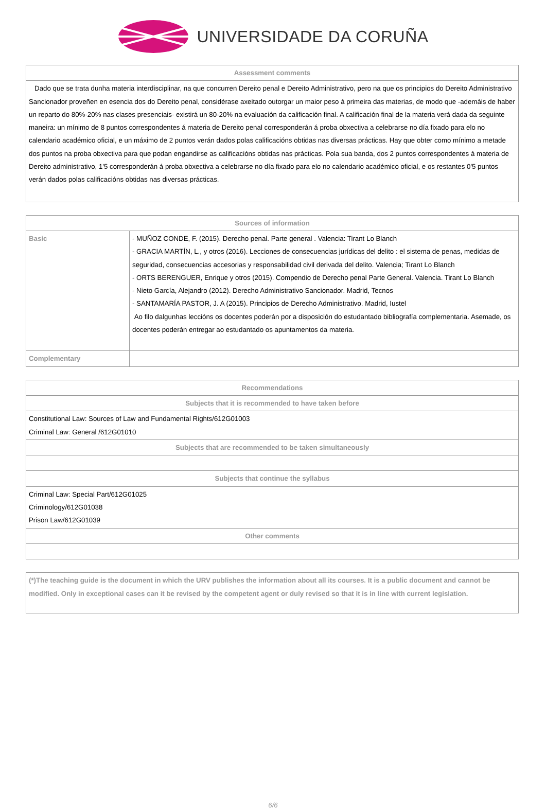UNIVERSIDADE DA CORUÑA
| Assessment comments |
| --- |
| Dado que se trata dunha materia interdisciplinar, na que concurren Dereito penal e Dereito Administrativo, pero na que os principios do Dereito Administrativo Sancionador proveñen en esencia dos do Dereito penal, considérase axeitado outorgar un maior peso á primeira das materias, de modo que -ademáis de haber un reparto do 80%-20% nas clases presenciais- existirá un 80-20% na evaluación da calificación final. A calificación final de la materia verá dada da seguinte maneira: un mínimo de 8 puntos correspondentes á materia de Dereito penal corresponderán á proba obxectiva a celebrarse no día fixado para elo no calendario académico oficial, e un máximo de 2 puntos verán dados polas calificacións obtidas nas diversas prácticas. Hay que obter como mínimo a metade dos puntos na proba obxectiva para que podan engandirse as calificacións obtidas nas prácticas. Pola sua banda, dos 2 puntos correspondentes á materia de Dereito administrativo, 1'5 corresponderán á proba obxectiva a celebrarse no día fixado para elo no calendario académico oficial, e os restantes 0'5 puntos verán dados polas calificacións obtidas nas diversas prácticas. |
| Sources of information | |
| --- | --- |
| Basic | - MUÑOZ CONDE, F. (2015). Derecho penal. Parte general . Valencia: Tirant Lo Blanch - GRACIA MARTÍN, L., y otros (2016). Lecciones de consecuencias jurídicas del delito : el sistema de penas, medidas de seguridad, consecuencias accesorias y responsabilidad civil derivada del delito. Valencia; Tirant Lo Blanch - ORTS BERENGUER, Enrique y otros (2015). Compendio de Derecho penal Parte General. Valencia. Tirant Lo Blanch - Nieto García, Alejandro (2012). Derecho Administrativo Sancionador. Madrid, Tecnos - SANTAMARÍA PASTOR, J. A (2015). Principios de Derecho Administrativo. Madrid, Iustel Ao filo dalgunhas leccións os docentes poderán por a disposición do estudantado bibliografía complementaria. Asemade, os docentes poderán entregar ao estudantado os apuntamentos da materia. |
| Complementary | |
| Recommendations |
| --- |
| Subjects that it is recommended to have taken before |
| Constitutional Law: Sources of Law and Fundamental Rights/612G01003 Criminal Law: General /612G01010 |
| Subjects that are recommended to be taken simultaneously |
| Subjects that continue the syllabus |
| Criminal Law: Special Part/612G01025 Criminology/612G01038 Prison Law/612G01039 |
| Other comments |
| (*)The teaching guide is the document in which the URV publishes the information about all its courses. It is a public document and cannot be modified. Only in exceptional cases can it be revised by the competent agent or duly revised so that it is in line with current legislation. |
6/6